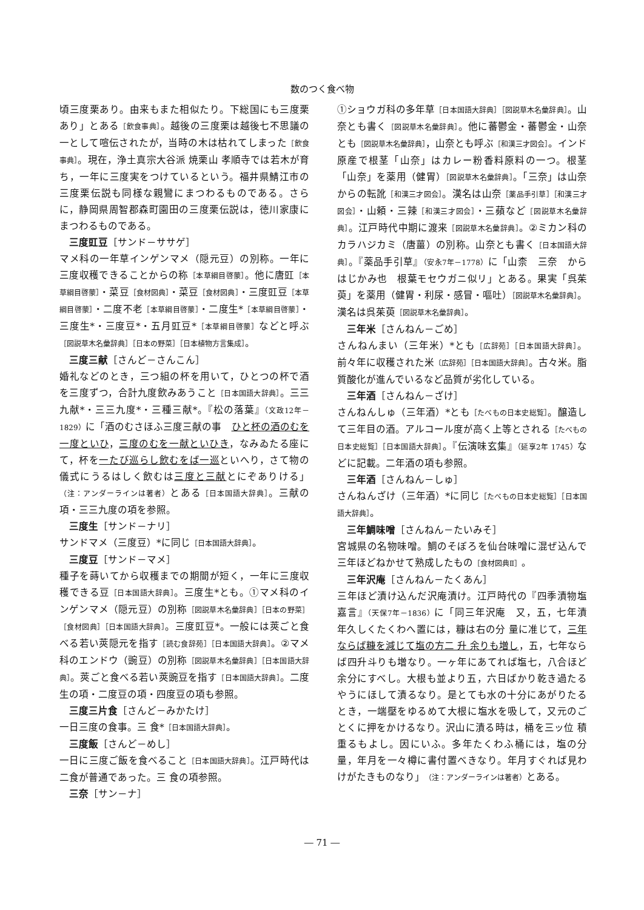数のつく食べ物
頃三度栗あり。由来もまた相似たり。下総国にも三度栗あり」とある［飲食事典］。越後の三度栗は越後七不思議の一として喧伝されたが，当時の木は枯れてしまった［飲食事典］。現在，浄土真宗大谷派 焼栗山 孝順寺では若木が育ち，一年に三度実をつけているという。福井県鯖江市の三度栗伝説も同様な親鸞にまつわるものである。さらに，静岡県周智郡森町園田の三度栗伝説は，徳川家康にまつわるものである。
三度豇豆［サンド－ササゲ］
マメ科の一年草インゲンマメ（隠元豆）の別称。一年に三度収穫できることからの称［本草綱目啓蒙］。他に唐豇［本草綱目啓蒙］・菜豆［食材図典］・菜豆［食材図典］・三度豇豆［本草綱目啓蒙］・二度不老［本草綱目啓蒙］・二度生*［本草綱目啓蒙］・三度生*・三度豆*・五月豇豆*［本草綱目啓蒙］などと呼ぶ［図説草木名彙辞典］［日本の野菜］［日本植物方言集成］。
三度三献［さんど－さんこん］
婚礼などのとき，三つ組の杯を用いて，ひとつの杯で酒を三度ずつ，合計九度飲みあうこと［日本国語大辞典］。三三九献*・三三九度*・三種三献*。『松の落葉』（文政12年－1829）に「酒のむさほふ三度三献の事　ひと杯の酒のむを一度といひ，三度のむを一献といひき，なみゐたる座にて，杯を一たび巡らし飲むをば一巡といへり，さて物の儀式にうるはしく飲むは三度と三献とにぞありける」（注：アンダーラインは著者）とある［日本国語大辞典］。三献の項・三三九度の項を参照。
三度生［サンド－ナリ］
サンドマメ（三度豆）*に同じ［日本国語大辞典］。
三度豆［サンド－マメ］
種子を蒔いてから収穫までの期間が短く，一年に三度収穫できる豆［日本国語大辞典］。三度生*とも。①マメ科のインゲンマメ（隠元豆）の別称［図説草木名彙辞典］［日本の野菜］［食材図典］［日本国語大辞典］。三度豇豆*。一般には莢ごと食べる若い莢隠元を指す［読む食辞苑］［日本国語大辞典］。②マメ科のエンドウ（豌豆）の別称［図説草木名彙辞典］［日本国語大辞典］。莢ごと食べる若い莢豌豆を指す［日本国語大辞典］。二度生の項・二度豆の項・四度豆の項も参照。
三度三片食［さんど－みかたけ］
一日三度の食事。三 食*［日本国語大辞典］。
三度飯［さんど－めし］
一日に三度ご飯を食べること［日本国語大辞典］。江戸時代は二食が普通であった。三 食の項参照。
三奈［サン－ナ］
①ショウガ科の多年草［日本国語大辞典］［図説草木名彙辞典］。山奈とも書く［図説草木名彙辞典］。他に蕃鬱金・蕃鬱金・山奈とも［図説草木名彙辞典］，山奈とも呼ぶ［和漢三才図会］。インド原産で根茎「山奈」はカレー粉香料原料の一つ。根茎「山奈」を薬用（健胃）［図説草木名彙辞典］。「三奈」は山奈からの転訛［和漢三才図会］。漢名は山奈［薬品手引草］［和漢三才図会］・山頼・三辣［和漢三才図会］・三蘋など［図説草木名彙辞典］。江戸時代中期に渡来［図説草木名彙辞典］。②ミカン科のカラハジカミ（唐薑）の別称。山奈とも書く［日本国語大辞典］。『薬品手引草』（安永7年－1778）に「山柰　三奈　からはじかみ也　根葉モセウガニ似リ」とある。果実「呉茱萸」を薬用（健胃・利尿・感冒・嘔吐）［図説草木名彙辞典］。漢名は呉茱萸［図説草木名彙辞典］。
三年米［さんねん－ごめ］
さんねんまい（三年米）*とも［広辞苑］［日本国語大辞典］。前々年に収穫された米〔広辞苑］［日本国語大辞典］。古々米。脂質酸化が進んでいるなど品質が劣化している。
三年酒［さんねん－ざけ］
さんねんしゅ（三年酒）*とも［たべもの日本史総覧］。醸造して三年目の酒。アルコール度が高く上等とされる［たべもの日本史総覧］［日本国語大辞典］。『伝演味玄集』（延享2年 1745）などに記載。二年酒の項も参照。
三年酒［さんねん－しゅ］
さんねんざけ（三年酒）*に同じ［たべもの日本史総覧］［日本国語大辞典］。
三年鯛味噌［さんねん－たいみそ］
宮城県の名物味噌。鯛のそぼろを仙台味噌に混ぜ込んで三年ほどねかせて熟成したもの［食材図典Ⅱ］。
三年沢庵［さんねん－たくあん］
三年ほど漬け込んだ沢庵漬け。江戸時代の『四季漬物塩嘉言』（天保7年－1836）に「同三年沢庵　又，五，七年漬　年久しくたくわへ置には，糠は右の分 量に准じて，三年ならば糠を減じて塩の方二 升 余りも増し，五，七年ならば四升斗りも増なり。一ヶ年にあてれば塩七，八合ほど余分にすべし。大根も並より五，六日ばかり乾き過たるやうにほして漬るなり。是とても水の十分にあがりたるとき，一端壓をゆるめて大根に塩水を吸して，又元のごとくに押をかけるなり。沢山に漬る時は，桶を三ッ位 積 重るもよし。因にいふ。多年たくわふ桶には，塩の分 量，年月を一々樽に書付置べきなり。年月すぐれば見わけがたきものなり」（注：アンダーラインは著者）とある。
― 71 ―